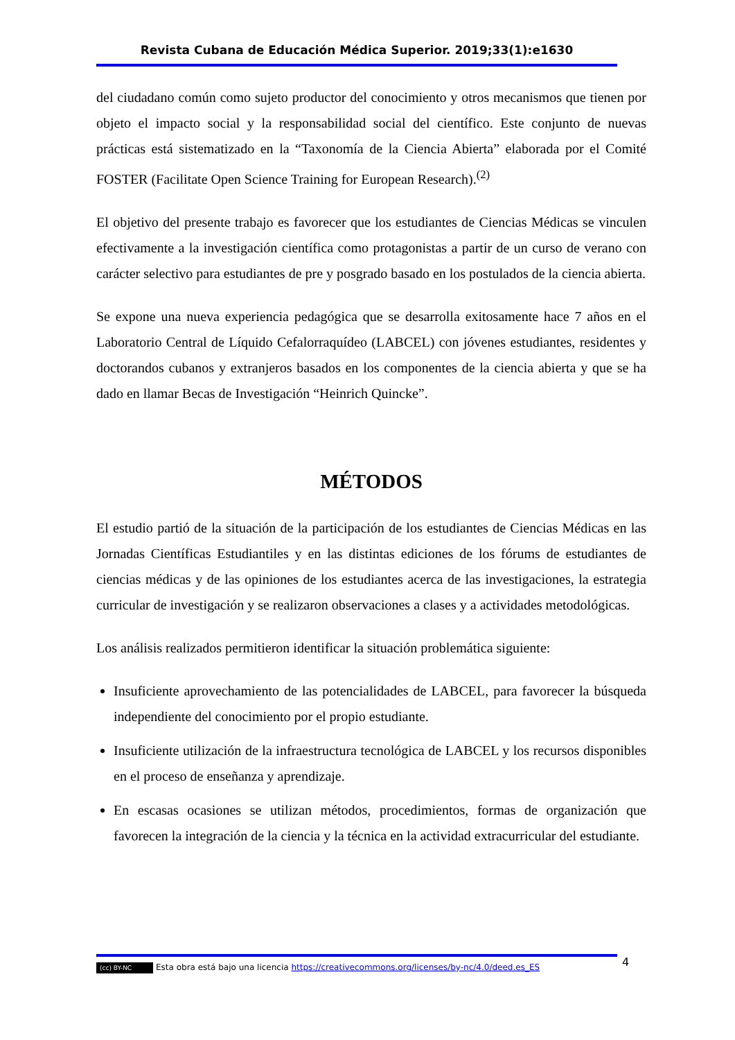Revista Cubana de Educación Médica Superior. 2019;33(1):e1630
del ciudadano común como sujeto productor del conocimiento y otros mecanismos que tienen por objeto el impacto social y la responsabilidad social del científico. Este conjunto de nuevas prácticas está sistematizado en la “Taxonomía de la Ciencia Abierta” elaborada por el Comité FOSTER (Facilitate Open Science Training for European Research).<sup>(2)</sup>
El objetivo del presente trabajo es favorecer que los estudiantes de Ciencias Médicas se vinculen efectivamente a la investigación científica como protagonistas a partir de un curso de verano con carácter selectivo para estudiantes de pre y posgrado basado en los postulados de la ciencia abierta.
Se expone una nueva experiencia pedagógica que se desarrolla exitosamente hace 7 años en el Laboratorio Central de Líquido Cefalorraquídeo (LABCEL) con jóvenes estudiantes, residentes y doctorandos cubanos y extranjeros basados en los componentes de la ciencia abierta y que se ha dado en llamar Becas de Investigación “Heinrich Quincke”.
MÉTODOS
El estudio partió de la situación de la participación de los estudiantes de Ciencias Médicas en las Jornadas Científicas Estudiantiles y en las distintas ediciones de los fórums de estudiantes de ciencias médicas y de las opiniones de los estudiantes acerca de las investigaciones, la estrategia curricular de investigación y se realizaron observaciones a clases y a actividades metodológicas.
Los análisis realizados permitieron identificar la situación problemática siguiente:
Insuficiente aprovechamiento de las potencialidades de LABCEL, para favorecer la búsqueda independiente del conocimiento por el propio estudiante.
Insuficiente utilización de la infraestructura tecnológica de LABCEL y los recursos disponibles en el proceso de enseñanza y aprendizaje.
En escasas ocasiones se utilizan métodos, procedimientos, formas de organización que favorecen la integración de la ciencia y la técnica en la actividad extracurricular del estudiante.
4
(cc) BY-NC Esta obra está bajo una licencia https://creativecommons.org/licenses/by-nc/4.0/deed.es_ES